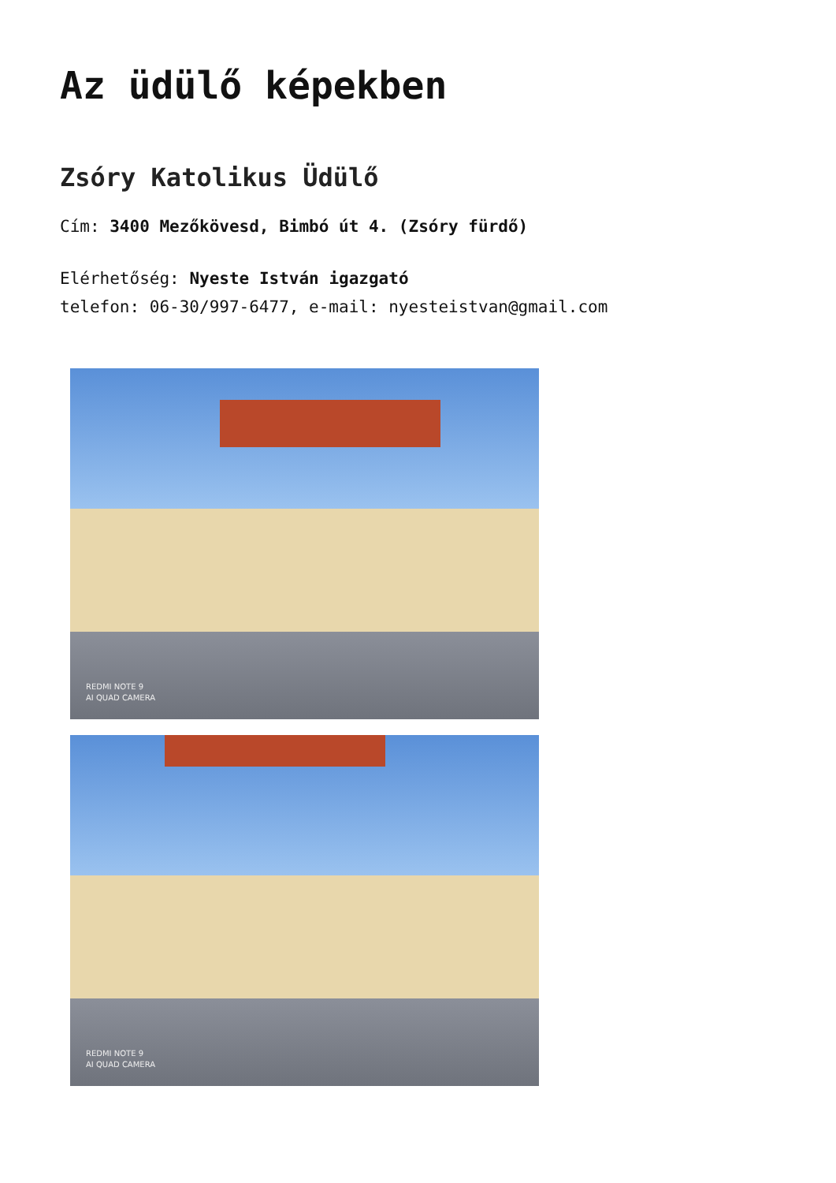Az üdülő képekben
Zsóry Katolikus Üdülő
Cím: 3400 Mezőkövesd, Bimbó út 4. (Zsóry fürdő)
Elérhetőség: Nyeste István igazgató
telefon: 06-30/997-6477, e-mail: nyesteistvan@gmail.com
REDMI NOTE 9
AI QUAD CAMERA
REDMI NOTE 9
AI QUAD CAMERA